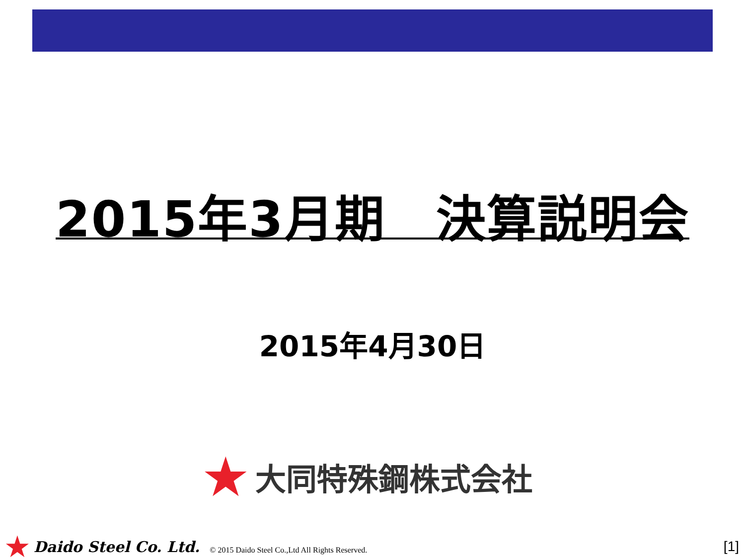2015年3月期　決算説明会
2015年4月30日
★ 大同特殊鋼株式会社
★ Daido Steel Co. Ltd. © 2015 Daido Steel Co.,Ltd All Rights Reserved. [1]